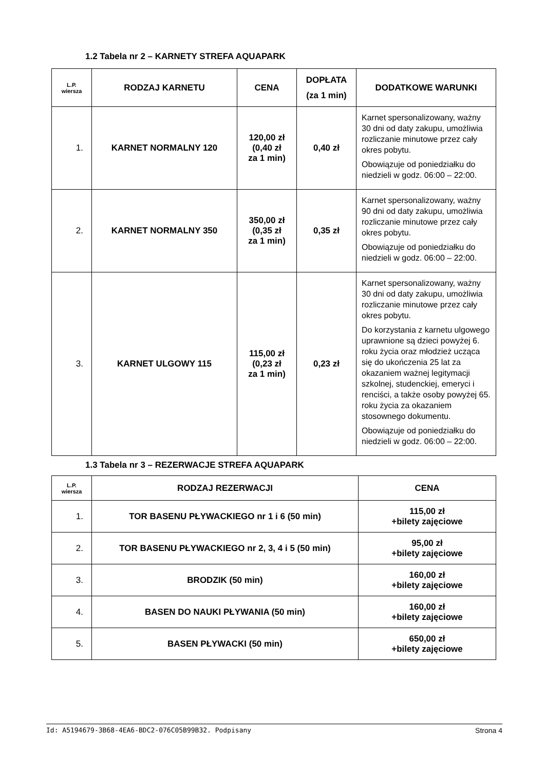1.2 Tabela nr 2 – KARNETY STREFA AQUAPARK
| L.P. wiersza | RODZAJ KARNETU | CENA | DOPŁATA (za 1 min) | DODATKOWE WARUNKI |
| --- | --- | --- | --- | --- |
| 1. | KARNET NORMALNY 120 | 120,00 zł (0,40 zł za 1 min) | 0,40 zł | Karnet spersonalizowany, ważny 30 dni od daty zakupu, umożliwia rozliczanie minutowe przez cały okres pobytu. Obowiązuje od poniedziałku do niedzieli w godz. 06:00 – 22:00. |
| 2. | KARNET NORMALNY 350 | 350,00 zł (0,35 zł za 1 min) | 0,35 zł | Karnet spersonalizowany, ważny 90 dni od daty zakupu, umożliwia rozliczanie minutowe przez cały okres pobytu. Obowiązuje od poniedziałku do niedzieli w godz. 06:00 – 22:00. |
| 3. | KARNET ULGOWY 115 | 115,00 zł (0,23 zł za 1 min) | 0,23 zł | Karnet spersonalizowany, ważny 30 dni od daty zakupu, umożliwia rozliczanie minutowe przez cały okres pobytu. Do korzystania z karnetu ulgowego uprawnione są dzieci powyżej 6. roku życia oraz młodzież ucząca się do ukończenia 25 lat za okazaniem ważnej legitymacji szkolnej, studenckiej, emeryci i renciści, a także osoby powyżej 65. roku życia za okazaniem stosownego dokumentu. Obowiązuje od poniedziałku do niedzieli w godz. 06:00 – 22:00. |
1.3 Tabela nr 3 – REZERWACJE STREFA AQUAPARK
| L.P. wiersza | RODZAJ REZERWACJI | CENA |
| --- | --- | --- |
| 1. | TOR BASENU PŁYWACKIEGO nr 1 i 6 (50 min) | 115,00 zł +bilety zajęciowe |
| 2. | TOR BASENU PŁYWACKIEGO nr 2, 3, 4 i 5 (50 min) | 95,00 zł +bilety zajęciowe |
| 3. | BRODZIK (50 min) | 160,00 zł +bilety zajęciowe |
| 4. | BASEN DO NAUKI PŁYWANIA (50 min) | 160,00 zł +bilety zajęciowe |
| 5. | BASEN PŁYWACKI (50 min) | 650,00 zł +bilety zajęciowe |
Id: A5194679-3B68-4EA6-BDC2-076C05B99B32. Podpisany Strona 4